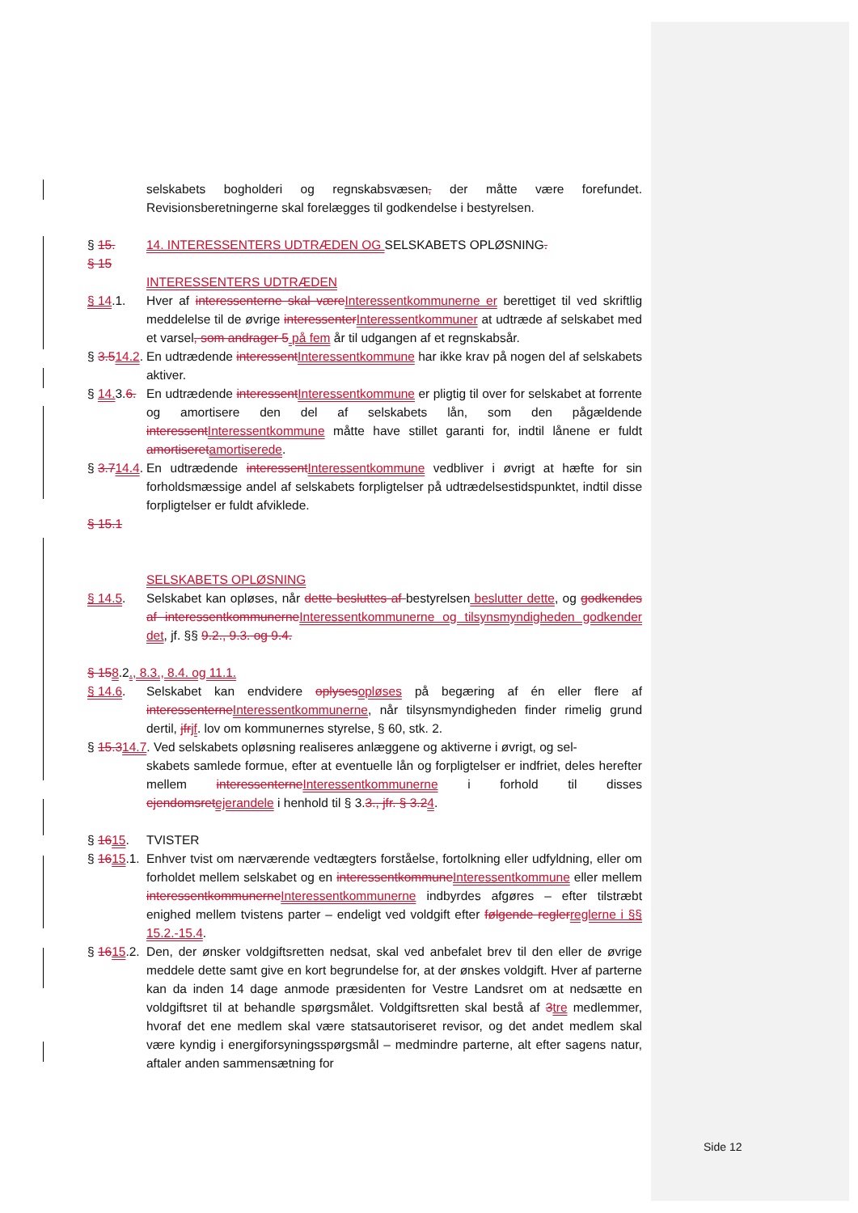selskabets bogholderi og regnskabsvæsen, der måtte være forefundet. Revisionsberetningerne skal forelægges til godkendelse i bestyrelsen.
§ 15. 14. INTERESSENTERS UDTRÆDEN OG SELSKABETS OPLØSNING.
§ 15
INTERESSENTERS UDTRÆDEN
§ 14.1. Hver af interessenterne skal væreInteressentkommunerne er berettiget til ved skriftlig meddelelse til de øvrige interessenterInteressentkommuner at udtræde af selskabet med et varsel, som andrager 5 på fem år til udgangen af et regnskabsår.
§ 3.514.2. En udtrædende interessentInteressentkommune har ikke krav på nogen del af selskabets aktiver.
§ 14.3.6. En udtrædende interessentInteressentkommune er pligtig til over for selskabet at forrente og amortisere den del af selskabets lån, som den pågældende interessentInteressentkommune måtte have stillet garanti for, indtil lånene er fuldt amortiseretamortiserede.
§ 3.714.4. En udtrædende interessentInteressentkommune vedbliver i øvrigt at hæfte for sin forholdsmæssige andel af selskabets forpligtelser på udtrædelsestidspunktet, indtil disse forpligtelser er fuldt afviklede.
§ 15.1
SELSKABETS OPLØSNING
§ 14.5. Selskabet kan opløses, når dette besluttes af bestyrelsen beslutter dette, og godkendes af interessentkommunerneInteressentkommunerne og tilsynsmyndigheden godkender det, jf. §§ 9.2., 9.3. og 9.4.
§ 158.2., 8.3., 8.4. og 11.1.
§ 14.6. Selskabet kan endvidere oplysesopløses på begæring af én eller flere af interessenterneInteressentkommunerne, når tilsynsmyndigheden finder rimelig grund dertil, jfrjf. lov om kommunernes styrelse, § 60, stk. 2.
§ 15.314.7. Ved selskabets opløsning realiseres anlæggene og aktiverne i øvrigt, og sel-
skabets samlede formue, efter at eventuelle lån og forpligtelser er indfriet, deles herefter mellem interessenterneInteressentkommunerne i forhold til disses ejendomsretejerandele i henhold til § 3.3., jfr. § 3.24.
§ 1615. TVISTER
§ 1615.1. Enhver tvist om nærværende vedtægters forståelse, fortolkning eller udfyldning, eller om forholdet mellem selskabet og en interessentkommuneInteressentkommune eller mellem interessentkommunerneInteressentkommunerne indbyrdes afgøres – efter tilstræbt enighed mellem tvistens parter – endeligt ved voldgift efter følgende reglerreglerne i §§ 15.2.-15.4.
§ 1615.2. Den, der ønsker voldgiftsretten nedsat, skal ved anbefalet brev til den eller de øvrige meddele dette samt give en kort begrundelse for, at der ønskes voldgift. Hver af parterne kan da inden 14 dage anmode præsidenten for Vestre Landsret om at nedsætte en voldgiftsret til at behandle spørgsmålet. Voldgiftsretten skal bestå af 3tre medlemmer, hvoraf det ene medlem skal være statsautoriseret revisor, og det andet medlem skal være kyndig i energiforsyningsspørgsmål – medmindre parterne, alt efter sagens natur, aftaler anden sammensætning for
Side 12